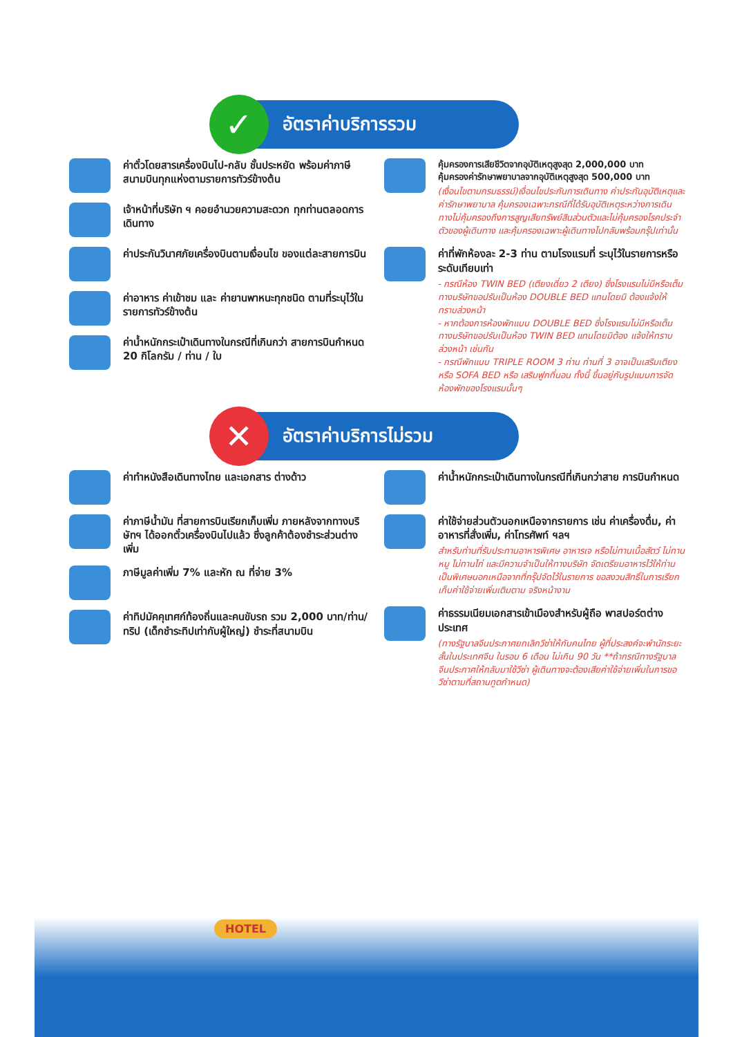✓
อัตราค่าบริการรวม
ค่าตั๋วโดยสารเครื่องบินไป-กลับ ชั้นประหยัด พร้อมค่าภาษีสนามบินทุกแห่งตามรายการทัวร์ข้างต้น
เจ้าหน้าที่บริษัท ฯ คอยอำนวยความสะดวก ทุกท่านตลอดการเดินทาง
ค่าประกันวินาศภัยเครื่องบินตามเงื่อนไข ของแต่ละสายการบิน
ค่าอาหาร ค่าเข้าชม และ ค่ายานพาหนะทุกชนิด ตามที่ระบุไว้ในรายการทัวร์ข้างต้น
ค่าน้ำหนักกระเป๋าเดินทางในกรณีที่เกินกว่า สายการบินกำหนด 20 กิโลกรัม / ท่าน / ใบ
คุ้มครองการเสียชีวิตจากอุบัติเหตุสูงสุด 2,000,000 บาท
คุ้มครองค่ารักษาพยาบาลจากอุบัติเหตุสูงสุด 500,000 บาท
(เงื่อนไขตามกรมธรรม์)เงื่อนไขประกันการเดินทาง ค่าประกันอุบัติเหตุและค่ารักษาพยาบาล คุ้มครองเฉพาะกรณีที่ได้รับอุบัติเหตุระหว่างการเดินทางไม่คุ้มครองถึงการสูญเสียทรัพย์สินส่วนตัวและไม่คุ้มครองโรคประจำตัวของผู้เดินทาง และคุ้มครองเฉพาะผู้เดินทางไปกลับพร้อมกรุ๊ปเท่านั้น
ค่าที่พักห้องละ 2-3 ท่าน ตามโรงแรมที่ ระบุไว้ในรายการหรือ ระดับเทียบเท่า
- กรณีห้อง TWIN BED (เตียงเดี่ยว 2 เตียง) ซึ่งโรงแรมไม่มีหรือเต็ม ทางบริษัทขอปรับเป็นห้อง DOUBLE BED แทนโดยมิ ต้องแจ้งให้ทราบล่วงหน้า
- หากต้องการห้องพักแบบ DOUBLE BED ซึ่งโรงแรมไม่มีหรือเต็ม ทางบริษัทขอปรับเป็นห้อง TWIN BED แทนโดยมิต้อง แจ้งให้ทราบล่วงหน้า เช่นกัน
- กรณีพักแบบ TRIPLE ROOM 3 ท่าน ท่านที่ 3 อาจเป็นเสริมเตียง หรือ SOFA BED หรือ เสริมฟูกที่นอน ทั้งนี้ ขึ้นอยู่กับรูปแบบการจัดห้องพักของโรงแรมนั้นๆ
✕
อัตราค่าบริการไม่รวม
ค่าทำหนังสือเดินทางไทย และเอกสาร ต่างด้าว
ค่าภาษีน้ำมัน ที่สายการบินเรียกเก็บเพิ่ม ภายหลังจากทางบริษัทฯ ได้ออกตั๋วเครื่องบินไปแล้ว ซึ่งลูกค้าต้องชำระส่วนต่างเพิ่ม
ภาษีมูลค่าเพิ่ม 7% และหัก ณ ที่จ่าย 3%
ค่าทิปมัคคุเทศก์ท้องถิ่นและคนขับรถ รวม 2,000 บาท/ท่าน/ทริป (เด็กชำระทิปเท่ากับผู้ใหญ่) ชำระที่สนามบิน
ค่าน้ำหนักกระเป๋าเดินทางในกรณีที่เกินกว่าสาย การบินกำหนด
ค่าใช้จ่ายส่วนตัวนอกเหนือจากรายการ เช่น ค่าเครื่องดื่ม, ค่าอาหารที่สั่งเพิ่ม, ค่าโทรศัพท์ ฯลฯ
สำหรับท่านที่รับประทานอาหารพิเศษ อาหารเจ หรือไม่ทานเนื้อสัตว์ ไม่ทานหมู ไม่ทานไก่ และมีความจำเป็นให้ทางบริษัท จัดเตรียมอาหารไว้ให้ท่านเป็นพิเศษนอกเหนือจากที่กรุ๊ปจัดไว้ในรายการ ขอสงวนสิทธิ์ในการเรียกเก็บค่าใช้จ่ายเพิ่มเติมตาม จริงหน้างาน
ค่าธรรมเนียมเอกสารเข้าเมืองสำหรับผู้ถือ พาสปอร์ตต่างประเทศ
(ทางรัฐบาลจีนประกาศยกเลิกวีซ่าให้กับคนไทย ผู้ที่ประสงค์จะพำนักระยะสั้นในประเทศจีน ในรอบ 6 เดือน ไม่เกิน 90 วัน **ถ้ากรณีทางรัฐบาลจีนประกาศให้กลับมาใช้วีซ่า ผู้เดินทางจะต้องเสียค่าใช้จ่ายเพิ่มในการขอวีซ่าตามที่สถานทูตกำหนด)
HOTEL